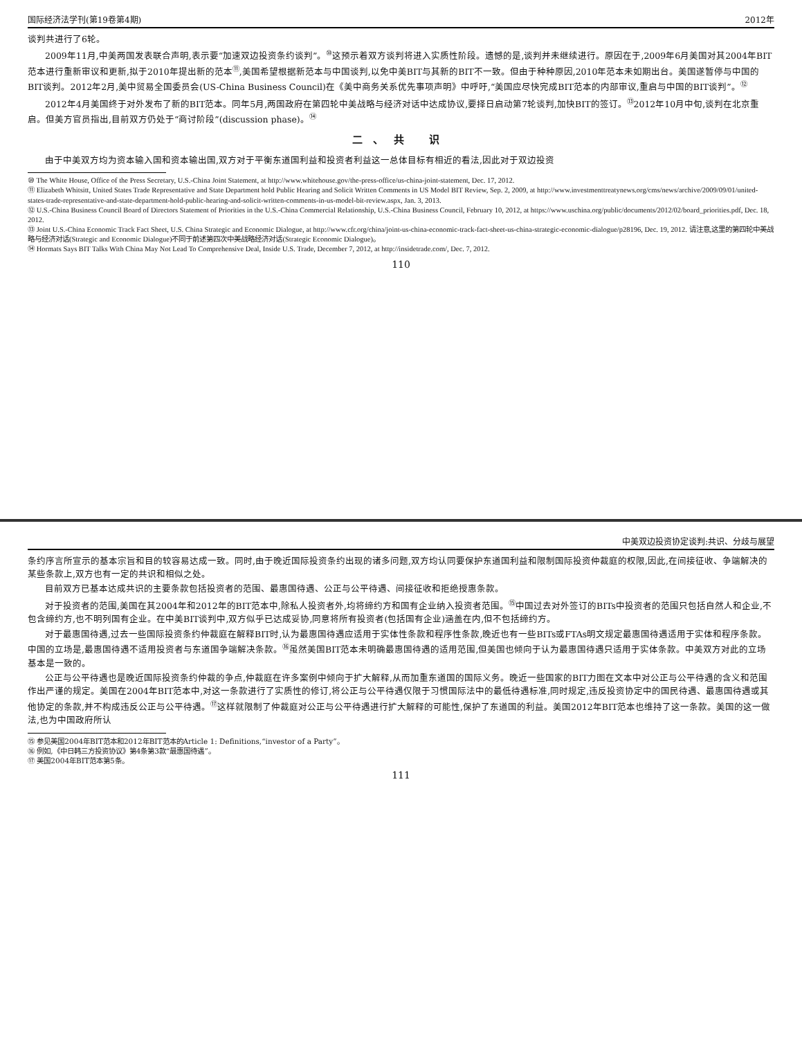国际经济法学刊(第19卷第4期) 2012年
谈判共进行了6轮。
2009年11月,中美两国发表联合声明,表示要“加速双边投资条约谈判”。<sup>⑩</sup>这预示着双方谈判将进入实质性阶段。遗憾的是,谈判并未继续进行。原因在于,2009年6月美国对其2004年BIT范本进行重新审议和更新,拟于2010年提出新的范本<sup>⑪</sup>,美国希望根据新范本与中国谈判,以免中美BIT与其新的BIT不一致。但由于种种原因,2010年范本未如期出台。美国遂暂停与中国的BIT谈判。2012年2月,美中贸易全国委员会(US-China Business Council)在《美中商务关系优先事项声明》中呼吁,“美国应尽快完成BIT范本的内部审议,重启与中国的BIT谈判”。<sup>⑫</sup>
2012年4月美国终于对外发布了新的BIT范本。同年5月,两国政府在第四轮中美战略与经济对话中达成协议,要择日启动第7轮谈判,加快BIT的签订。<sup>⑬</sup>2012年10月中旬,谈判在北京重启。但美方官员指出,目前双方仍处于“商讨阶段”(discussion phase)。<sup>⑭</sup>
二、共 识
由于中美双方均为资本输入国和资本输出国,双方对于平衡东道国利益和投资者利益这一总体目标有相近的看法,因此对于双边投资
⑩ The White House, Office of the Press Secretary, U.S.-China Joint Statement, at http://www.whitehouse.gov/the-press-office/us-china-joint-statement, Dec. 17, 2012.
⑪ Elizabeth Whitsitt, United States Trade Representative and State Department hold Public Hearing and Solicit Written Comments in US Model BIT Review, Sep. 2, 2009, at http://www.investmenttreatynews.org/cms/news/archive/2009/09/01/united-states-trade-representative-and-state-department-hold-public-hearing-and-solicit-written-comments-in-us-model-bit-review.aspx, Jan. 3, 2013.
⑫ U.S.-China Business Council Board of Directors Statement of Priorities in the U.S.-China Commercial Relationship, U.S.-China Business Council, February 10, 2012, at https://www.uschina.org/public/documents/2012/02/board_priorities.pdf, Dec. 18, 2012.
⑬ Joint U.S.-China Economic Track Fact Sheet, U.S. China Strategic and Economic Dialogue, at http://www.cfr.org/china/joint-us-china-economic-track-fact-sheet-us-china-strategic-economic-dialogue/p28196, Dec. 19, 2012. 请注意,这里的第四轮中美战略与经济对话(Strategic and Economic Dialogue)不同于前述第四次中美战略经济对话(Strategic Economic Dialogue)。
⑭ Hormats Says BIT Talks With China May Not Lead To Comprehensive Deal, Inside U.S. Trade, December 7, 2012, at http://insidetrade.com/, Dec. 7, 2012.
110
中美双边投资协定谈判:共识、分歧与展望
条约序言所宣示的基本宗旨和目的较容易达成一致。同时,由于晚近国际投资条约出现的诸多问题,双方均认同要保护东道国利益和限制国际投资仲裁庭的权限,因此,在间接征收、争端解决的某些条款上,双方也有一定的共识和相似之处。
目前双方已基本达成共识的主要条款包括投资者的范围、最惠国待遇、公正与公平待遇、间接征收和拒绝授惠条款。
对于投资者的范围,美国在其2004年和2012年的BIT范本中,除私人投资者外,均将缔约方和国有企业纳入投资者范围。<sup>⑮</sup>中国过去对外签订的BITs中投资者的范围只包括自然人和企业,不包含缔约方,也不明列国有企业。在中美BIT谈判中,双方似乎已达成妥协,同意将所有投资者(包括国有企业)涵盖在内,但不包括缔约方。
对于最惠国待遇,过去一些国际投资条约仲裁庭在解释BIT时,认为最惠国待遇应适用于实体性条款和程序性条款,晚近也有一些BITs或FTAs明文规定最惠国待遇适用于实体和程序条款。中国的立场是,最惠国待遇不适用投资者与东道国争端解决条款。<sup>⑯</sup>虽然美国BIT范本未明确最惠国待遇的适用范围,但美国也倾向于认为最惠国待遇只适用于实体条款。中美双方对此的立场基本是一致的。
公正与公平待遇也是晚近国际投资条约仲裁的争点,仲裁庭在许多案例中倾向于扩大解释,从而加重东道国的国际义务。晚近一些国家的BIT力图在文本中对公正与公平待遇的含义和范围作出严谨的规定。美国在2004年BIT范本中,对这一条款进行了实质性的修订,将公正与公平待遇仅限于习惯国际法中的最低待遇标准,同时规定,违反投资协定中的国民待遇、最惠国待遇或其他协定的条款,并不构成违反公正与公平待遇。<sup>⑰</sup>这样就限制了仲裁庭对公正与公平待遇进行扩大解释的可能性,保护了东道国的利益。美国2012年BIT范本也维持了这一条款。美国的这一做法,也为中国政府所认
⑮ 参见美国2004年BIT范本和2012年BIT范本的Article 1: Definitions,“investor of a Party”。
⑯ 例如,《中日韩三方投资协议》第4条第3款“最惠国待遇”。
⑰ 美国2004年BIT范本第5条。
111